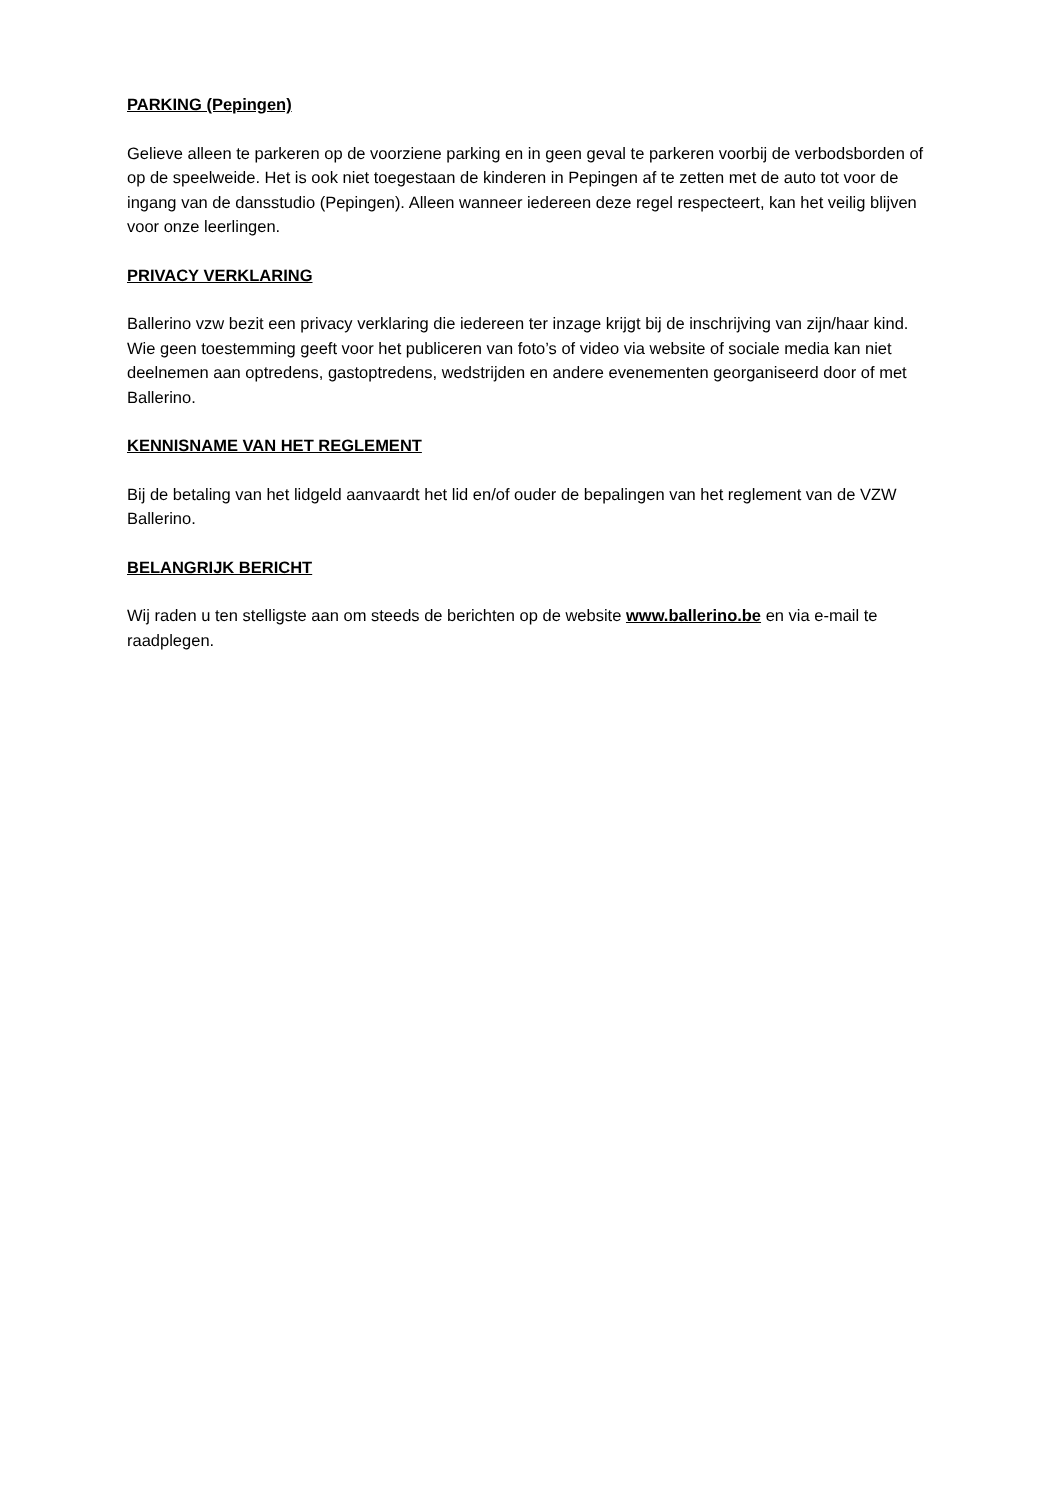PARKING (Pepingen)
Gelieve alleen te parkeren op de voorziene parking en in geen geval te parkeren voorbij de verbodsborden of op de speelweide. Het is ook niet toegestaan de kinderen in Pepingen af te zetten met de auto tot voor de ingang van de dansstudio (Pepingen). Alleen wanneer iedereen deze regel respecteert, kan het veilig blijven voor onze leerlingen.
PRIVACY VERKLARING
Ballerino vzw bezit een privacy verklaring die iedereen ter inzage krijgt bij de inschrijving van zijn/haar kind. Wie geen toestemming geeft voor het publiceren van foto’s of video via website of sociale media kan niet deelnemen aan optredens, gastoptredens, wedstrijden en andere evenementen georganiseerd door of met Ballerino.
KENNISNAME VAN HET REGLEMENT
Bij de betaling van het lidgeld aanvaardt het lid en/of ouder de bepalingen van het reglement van de VZW Ballerino.
BELANGRIJK BERICHT
Wij raden u ten stelligste aan om steeds de berichten op de website www.ballerino.be en via e-mail te raadplegen.